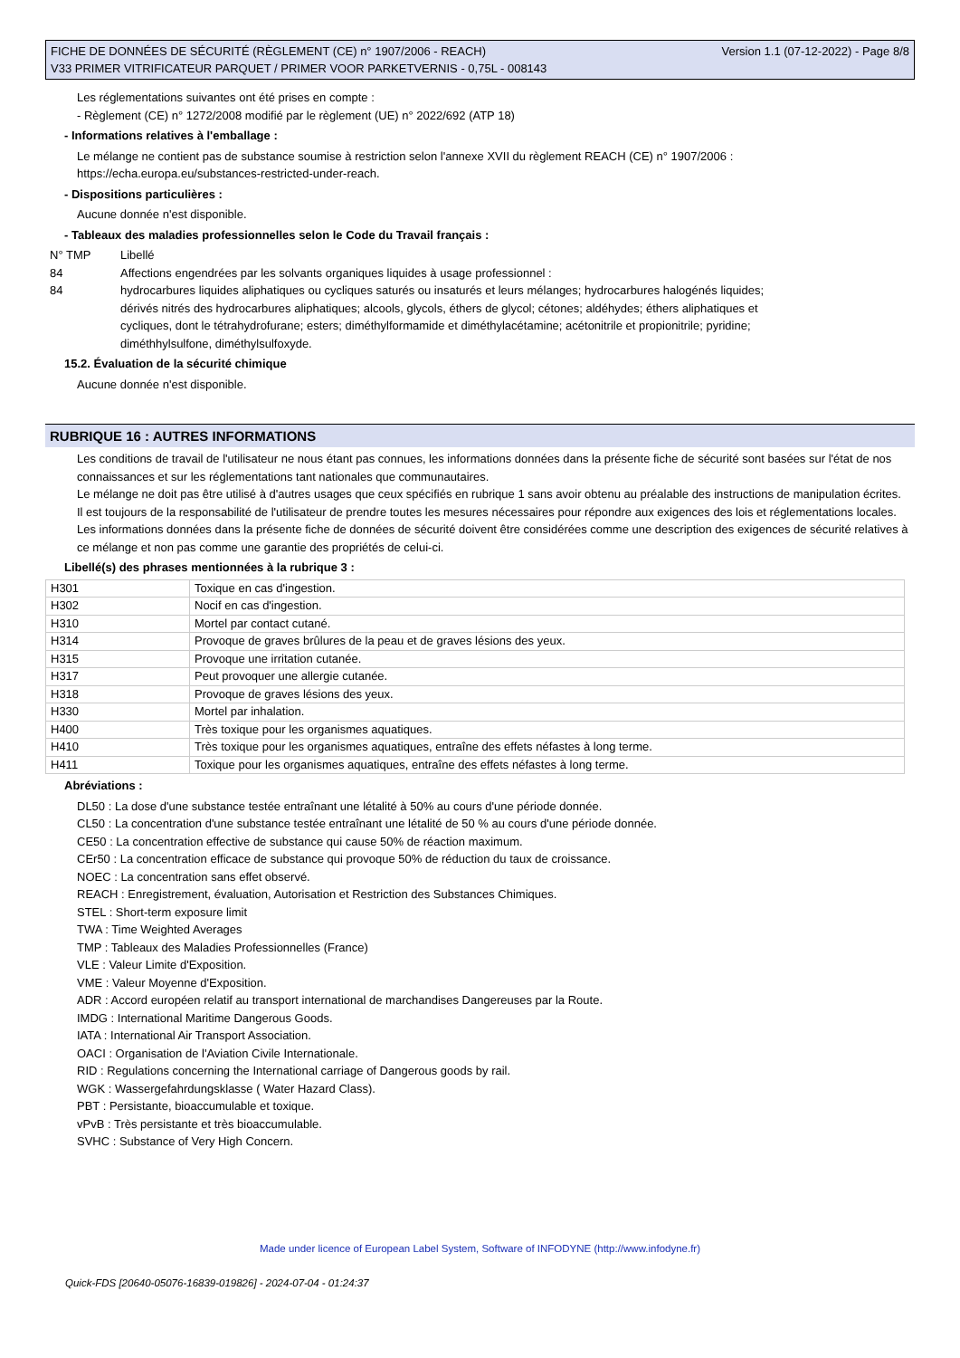FICHE DE DONNÉES DE SÉCURITÉ (RÈGLEMENT (CE) n° 1907/2006 - REACH)
V33 PRIMER VITRIFICATEUR PARQUET / PRIMER VOOR PARKETVERNIS - 0,75L - 008143
Version 1.1 (07-12-2022) - Page 8/8
Les réglementations suivantes ont été prises en compte :
- Règlement (CE) n° 1272/2008 modifié par le règlement (UE) n° 2022/692 (ATP 18)
- Informations relatives à l'emballage :
Le mélange ne contient pas de substance soumise à restriction selon l'annexe XVII du règlement REACH (CE) n° 1907/2006 :
https://echa.europa.eu/substances-restricted-under-reach.
- Dispositions particulières :
Aucune donnée n'est disponible.
- Tableaux des maladies professionnelles selon le Code du Travail français :
| N° TMP | Libellé |
| 84 | Affections engendrées par les solvants organiques liquides à usage professionnel : |
| 84 | hydrocarbures liquides aliphatiques ou cycliques saturés ou insaturés et leurs mélanges; hydrocarbures halogénés liquides; dérivés nitrés des hydrocarbures aliphatiques; alcools, glycols, éthers de glycol; cétones; aldéhydes; éthers aliphatiques et cycliques, dont le tétrahydrofurane; esters; diméthylformamide et diméthylacétamine; acétonitrile et propionitrile; pyridine; diméthhylsulfone, diméthylsulfoxyde. |
15.2. Évaluation de la sécurité chimique
Aucune donnée n'est disponible.
RUBRIQUE 16 : AUTRES INFORMATIONS
Les conditions de travail de l'utilisateur ne nous étant pas connues, les informations données dans la présente fiche de sécurité sont basées sur l'état de nos connaissances et sur les réglementations tant nationales que communautaires.
Le mélange ne doit pas être utilisé à d'autres usages que ceux spécifiés en rubrique 1 sans avoir obtenu au préalable des instructions de manipulation écrites.
Il est toujours de la responsabilité de l'utilisateur de prendre toutes les mesures nécessaires pour répondre aux exigences des lois et réglementations locales.
Les informations données dans la présente fiche de données de sécurité doivent être considérées comme une description des exigences de sécurité relatives à ce mélange et non pas comme une garantie des propriétés de celui-ci.
Libellé(s) des phrases mentionnées à la rubrique 3 :
| H301 | Toxique en cas d'ingestion. |
| H302 | Nocif en cas d'ingestion. |
| H310 | Mortel par contact cutané. |
| H314 | Provoque de graves brûlures de la peau et de graves lésions des yeux. |
| H315 | Provoque une irritation cutanée. |
| H317 | Peut provoquer une allergie cutanée. |
| H318 | Provoque de graves lésions des yeux. |
| H330 | Mortel par inhalation. |
| H400 | Très toxique pour les organismes aquatiques. |
| H410 | Très toxique pour les organismes aquatiques, entraîne des effets néfastes à long terme. |
| H411 | Toxique pour les organismes aquatiques, entraîne des effets néfastes à long terme. |
Abréviations :
DL50 : La dose d'une substance testée entraînant une létalité à 50% au cours d'une période donnée.
CL50 : La concentration d'une substance testée entraînant une létalité de 50 % au cours d'une période donnée.
CE50 : La concentration effective de substance qui cause 50% de réaction maximum.
CEr50 : La concentration efficace de substance qui provoque 50% de réduction du taux de croissance.
NOEC : La concentration sans effet observé.
REACH : Enregistrement, évaluation, Autorisation et Restriction des Substances Chimiques.
STEL : Short-term exposure limit
TWA : Time Weighted Averages
TMP : Tableaux des Maladies Professionnelles (France)
VLE : Valeur Limite d'Exposition.
VME : Valeur Moyenne d'Exposition.
ADR : Accord européen relatif au transport international de marchandises Dangereuses par la Route.
IMDG : International Maritime Dangerous Goods.
IATA : International Air Transport Association.
OACI : Organisation de l'Aviation Civile Internationale.
RID : Regulations concerning the International carriage of Dangerous goods by rail.
WGK : Wassergefahrdungsklasse ( Water Hazard Class).
PBT : Persistante, bioaccumulable et toxique.
vPvB : Très persistante et très bioaccumulable.
SVHC : Substance of Very High Concern.
Made under licence of European Label System, Software of INFODYNE (http://www.infodyne.fr)
Quick-FDS [20640-05076-16839-019826] - 2024-07-04 - 01:24:37